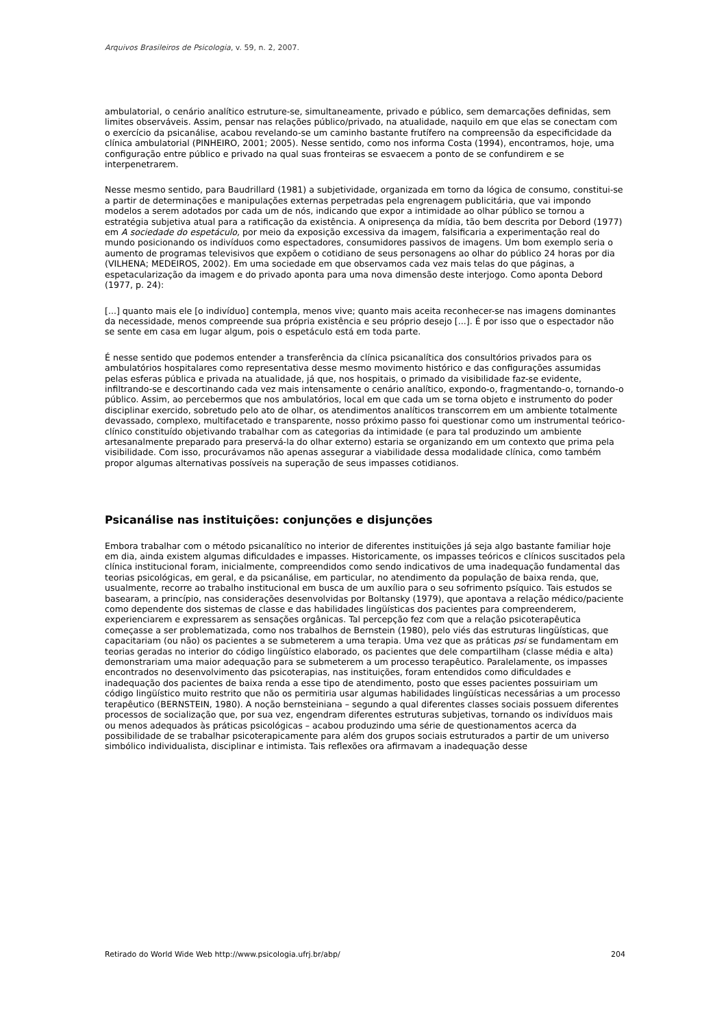Arquivos Brasileiros de Psicologia, v. 59, n. 2, 2007.
ambulatorial, o cenário analítico estruture-se, simultaneamente, privado e público, sem demarcações definidas, sem limites observáveis. Assim, pensar nas relações público/privado, na atualidade, naquilo em que elas se conectam com o exercício da psicanálise, acabou revelando-se um caminho bastante frutífero na compreensão da especificidade da clínica ambulatorial (PINHEIRO, 2001; 2005). Nesse sentido, como nos informa Costa (1994), encontramos, hoje, uma configuração entre público e privado na qual suas fronteiras se esvaecem a ponto de se confundirem e se interpenetrarem.
Nesse mesmo sentido, para Baudrillard (1981) a subjetividade, organizada em torno da lógica de consumo, constitui-se a partir de determinações e manipulações externas perpetradas pela engrenagem publicitária, que vai impondo modelos a serem adotados por cada um de nós, indicando que expor a intimidade ao olhar público se tornou a estratégia subjetiva atual para a ratificação da existência. A onipresença da mídia, tão bem descrita por Debord (1977) em A sociedade do espetáculo, por meio da exposição excessiva da imagem, falsificaria a experimentação real do mundo posicionando os indivíduos como espectadores, consumidores passivos de imagens. Um bom exemplo seria o aumento de programas televisivos que expõem o cotidiano de seus personagens ao olhar do público 24 horas por dia (VILHENA; MEDEIROS, 2002). Em uma sociedade em que observamos cada vez mais telas do que páginas, a espetacularização da imagem e do privado aponta para uma nova dimensão deste interjogo. Como aponta Debord (1977, p. 24):
[...] quanto mais ele [o indivíduo] contempla, menos vive; quanto mais aceita reconhecer-se nas imagens dominantes da necessidade, menos compreende sua própria existência e seu próprio desejo [...]. É por isso que o espectador não se sente em casa em lugar algum, pois o espetáculo está em toda parte.
É nesse sentido que podemos entender a transferência da clínica psicanalítica dos consultórios privados para os ambulatórios hospitalares como representativa desse mesmo movimento histórico e das configurações assumidas pelas esferas pública e privada na atualidade, já que, nos hospitais, o primado da visibilidade faz-se evidente, infiltrando-se e descortinando cada vez mais intensamente o cenário analítico, expondo-o, fragmentando-o, tornando-o público. Assim, ao percebermos que nos ambulatórios, local em que cada um se torna objeto e instrumento do poder disciplinar exercido, sobretudo pelo ato de olhar, os atendimentos analíticos transcorrem em um ambiente totalmente devassado, complexo, multifacetado e transparente, nosso próximo passo foi questionar como um instrumental teórico-clínico constituído objetivando trabalhar com as categorias da intimidade (e para tal produzindo um ambiente artesanalmente preparado para preservá-la do olhar externo) estaria se organizando em um contexto que prima pela visibilidade. Com isso, procurávamos não apenas assegurar a viabilidade dessa modalidade clínica, como também propor algumas alternativas possíveis na superação de seus impasses cotidianos.
Psicanálise nas instituições: conjunções e disjunções
Embora trabalhar com o método psicanalítico no interior de diferentes instituições já seja algo bastante familiar hoje em dia, ainda existem algumas dificuldades e impasses. Historicamente, os impasses teóricos e clínicos suscitados pela clínica institucional foram, inicialmente, compreendidos como sendo indicativos de uma inadequação fundamental das teorias psicológicas, em geral, e da psicanálise, em particular, no atendimento da população de baixa renda, que, usualmente, recorre ao trabalho institucional em busca de um auxílio para o seu sofrimento psíquico. Tais estudos se basearam, a princípio, nas considerações desenvolvidas por Boltansky (1979), que apontava a relação médico/paciente como dependente dos sistemas de classe e das habilidades lingüísticas dos pacientes para compreenderem, experienciarem e expressarem as sensações orgânicas. Tal percepção fez com que a relação psicoterapêutica começasse a ser problematizada, como nos trabalhos de Bernstein (1980), pelo viés das estruturas lingüísticas, que capacitariam (ou não) os pacientes a se submeterem a uma terapia. Uma vez que as práticas psi se fundamentam em teorias geradas no interior do código lingüístico elaborado, os pacientes que dele compartilham (classe média e alta) demonstrariam uma maior adequação para se submeterem a um processo terapêutico. Paralelamente, os impasses encontrados no desenvolvimento das psicoterapias, nas instituições, foram entendidos como dificuldades e inadequação dos pacientes de baixa renda a esse tipo de atendimento, posto que esses pacientes possuiriam um código lingüístico muito restrito que não os permitiria usar algumas habilidades lingüísticas necessárias a um processo terapêutico (BERNSTEIN, 1980). A noção bernsteiniana – segundo a qual diferentes classes sociais possuem diferentes processos de socialização que, por sua vez, engendram diferentes estruturas subjetivas, tornando os indivíduos mais ou menos adequados às práticas psicológicas – acabou produzindo uma série de questionamentos acerca da possibilidade de se trabalhar psicoterapicamente para além dos grupos sociais estruturados a partir de um universo simbólico individualista, disciplinar e intimista. Tais reflexões ora afirmavam a inadequação desse
Retirado do World Wide Web http://www.psicologia.ufrj.br/abp/ 204